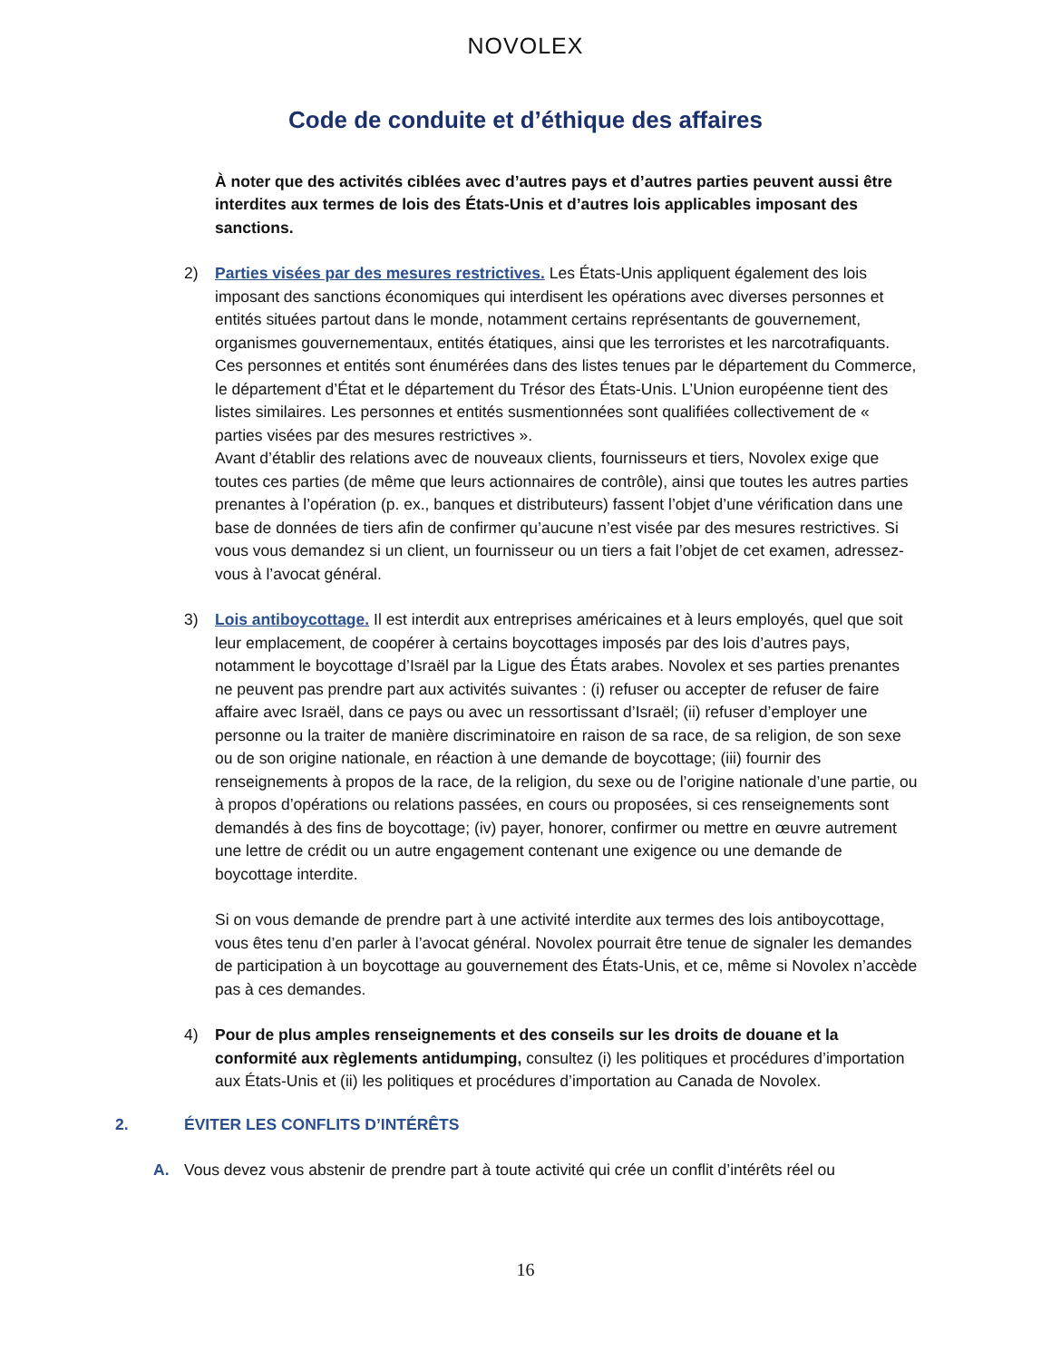NOVOLEX
Code de conduite et d’éthique des affaires
À noter que des activités ciblées avec d’autres pays et d’autres parties peuvent aussi être interdites aux termes de lois des États-Unis et d’autres lois applicables imposant des sanctions.
2) Parties visées par des mesures restrictives. Les États-Unis appliquent également des lois imposant des sanctions économiques qui interdisent les opérations avec diverses personnes et entités situées partout dans le monde, notamment certains représentants de gouvernement, organismes gouvernementaux, entités étatiques, ainsi que les terroristes et les narcotrafiquants. Ces personnes et entités sont énumérées dans des listes tenues par le département du Commerce, le département d’État et le département du Trésor des États-Unis. L’Union européenne tient des listes similaires. Les personnes et entités susmentionnées sont qualifiées collectivement de « parties visées par des mesures restrictives ».
Avant d’établir des relations avec de nouveaux clients, fournisseurs et tiers, Novolex exige que toutes ces parties (de même que leurs actionnaires de contrôle), ainsi que toutes les autres parties prenantes à l’opération (p. ex., banques et distributeurs) fassent l’objet d’une vérification dans une base de données de tiers afin de confirmer qu’aucune n’est visée par des mesures restrictives. Si vous vous demandez si un client, un fournisseur ou un tiers a fait l’objet de cet examen, adressez-vous à l’avocat général.
3) Lois antiboycottage. Il est interdit aux entreprises américaines et à leurs employés, quel que soit leur emplacement, de coopérer à certains boycottages imposés par des lois d’autres pays, notamment le boycottage d’Israël par la Ligue des États arabes. Novolex et ses parties prenantes ne peuvent pas prendre part aux activités suivantes : (i) refuser ou accepter de refuser de faire affaire avec Israël, dans ce pays ou avec un ressortissant d’Israël; (ii) refuser d’employer une personne ou la traiter de manière discriminatoire en raison de sa race, de sa religion, de son sexe ou de son origine nationale, en réaction à une demande de boycottage; (iii) fournir des renseignements à propos de la race, de la religion, du sexe ou de l’origine nationale d’une partie, ou à propos d’opérations ou relations passées, en cours ou proposées, si ces renseignements sont demandés à des fins de boycottage; (iv) payer, honorer, confirmer ou mettre en œuvre autrement une lettre de crédit ou un autre engagement contenant une exigence ou une demande de boycottage interdite.
Si on vous demande de prendre part à une activité interdite aux termes des lois antiboycottage, vous êtes tenu d’en parler à l’avocat général. Novolex pourrait être tenue de signaler les demandes de participation à un boycottage au gouvernement des États-Unis, et ce, même si Novolex n’accède pas à ces demandes.
4) Pour de plus amples renseignements et des conseils sur les droits de douane et la conformité aux règlements antidumping, consultez (i) les politiques et procédures d’importation aux États-Unis et (ii) les politiques et procédures d’importation au Canada de Novolex.
2. ÉVITER LES CONFLITS D’INTÉRÊTS
A. Vous devez vous abstenir de prendre part à toute activité qui crée un conflit d’intérêts réel ou
16